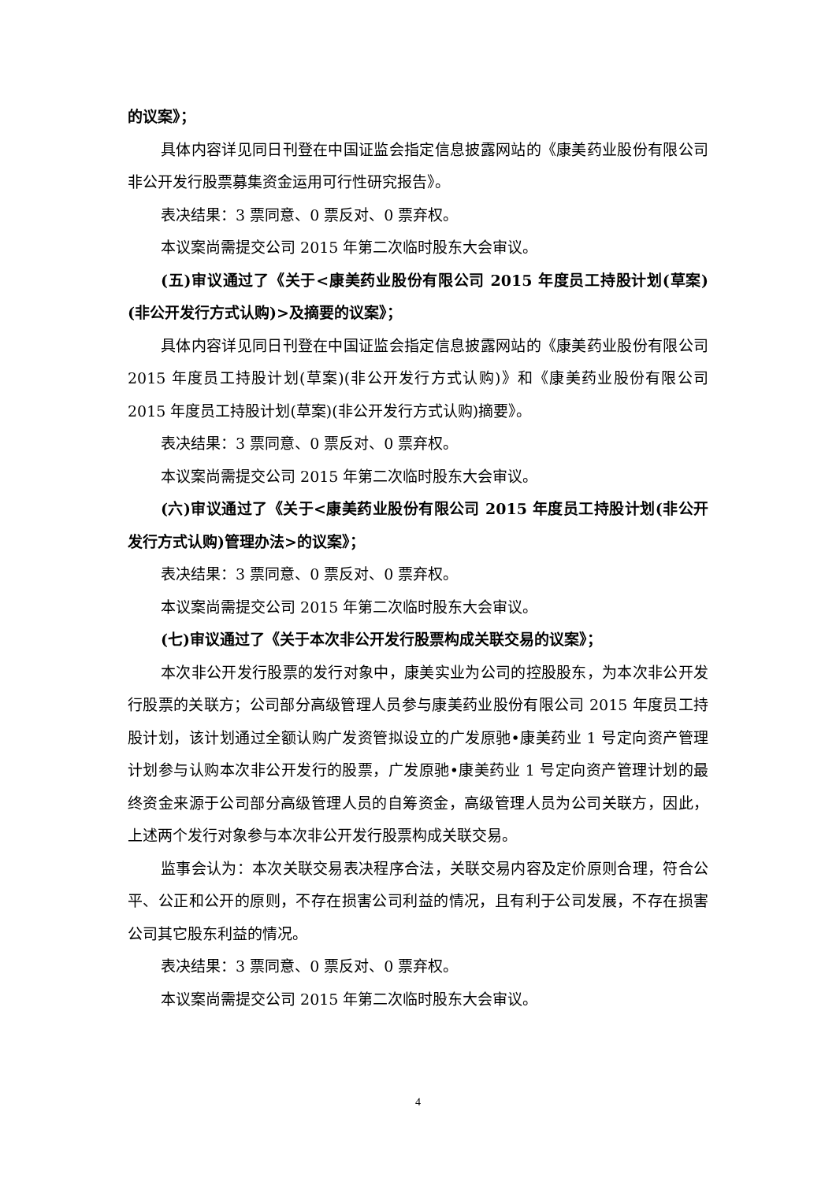的议案》；
具体内容详见同日刊登在中国证监会指定信息披露网站的《康美药业股份有限公司非公开发行股票募集资金运用可行性研究报告》。
表决结果：3 票同意、0 票反对、0 票弃权。
本议案尚需提交公司 2015 年第二次临时股东大会审议。
(五)审议通过了《关于<康美药业股份有限公司 2015 年度员工持股计划(草案)(非公开发行方式认购)>及摘要的议案》；
具体内容详见同日刊登在中国证监会指定信息披露网站的《康美药业股份有限公司 2015 年度员工持股计划(草案)(非公开发行方式认购)》和《康美药业股份有限公司 2015 年度员工持股计划(草案)(非公开发行方式认购)摘要》。
表决结果：3 票同意、0 票反对、0 票弃权。
本议案尚需提交公司 2015 年第二次临时股东大会审议。
(六)审议通过了《关于<康美药业股份有限公司 2015 年度员工持股计划(非公开发行方式认购)管理办法>的议案》；
表决结果：3 票同意、0 票反对、0 票弃权。
本议案尚需提交公司 2015 年第二次临时股东大会审议。
(七)审议通过了《关于本次非公开发行股票构成关联交易的议案》；
本次非公开发行股票的发行对象中，康美实业为公司的控股股东，为本次非公开发行股票的关联方；公司部分高级管理人员参与康美药业股份有限公司 2015 年度员工持股计划，该计划通过全额认购广发资管拟设立的广发原驰•康美药业 1 号定向资产管理计划参与认购本次非公开发行的股票，广发原驰•康美药业 1 号定向资产管理计划的最终资金来源于公司部分高级管理人员的自筹资金，高级管理人员为公司关联方，因此，上述两个发行对象参与本次非公开发行股票构成关联交易。
监事会认为：本次关联交易表决程序合法，关联交易内容及定价原则合理，符合公平、公正和公开的原则，不存在损害公司利益的情况，且有利于公司发展，不存在损害公司其它股东利益的情况。
表决结果：3 票同意、0 票反对、0 票弃权。
本议案尚需提交公司 2015 年第二次临时股东大会审议。
4